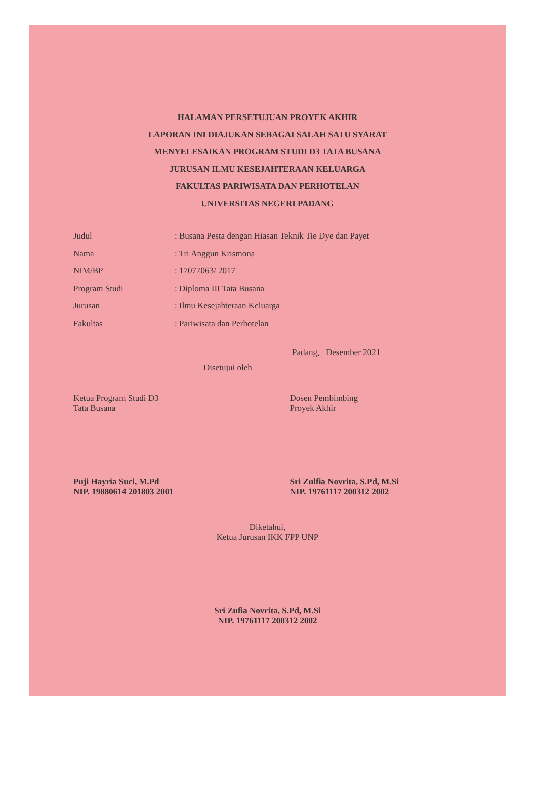HALAMAN PERSETUJUAN PROYEK AKHIR
LAPORAN INI DIAJUKAN SEBAGAI SALAH SATU SYARAT
MENYELESAIKAN PROGRAM STUDI D3 TATA BUSANA
JURUSAN ILMU KESEJAHTERAAN KELUARGA
FAKULTAS PARIWISATA DAN PERHOTELAN
UNIVERSITAS NEGERI PADANG
Judul: Busana Pesta dengan Hiasan Teknik Tie Dye dan Payet
Nama: Tri Anggun Krismona
NIM/BP: 17077063/ 2017
Program Studi: Diploma III Tata Busana
Jurusan: Ilmu Kesejahteraan Keluarga
Fakultas: Pariwisata dan Perhotelan
Padang, Desember 2021
Disetujui oleh
Ketua Program Studi D3
Tata Busana
Puji Hayria Suci, M.Pd
NIP. 19880614 201803 2001
Dosen Pembimbing
Proyek Akhir
Sri Zulfia Novrita, S.Pd, M.Si
NIP. 19761117 200312 2002
Diketahui,
Ketua Jurusan IKK FPP UNP
Sri Zufia Novrita, S.Pd, M.Si
NIP. 19761117 200312 2002